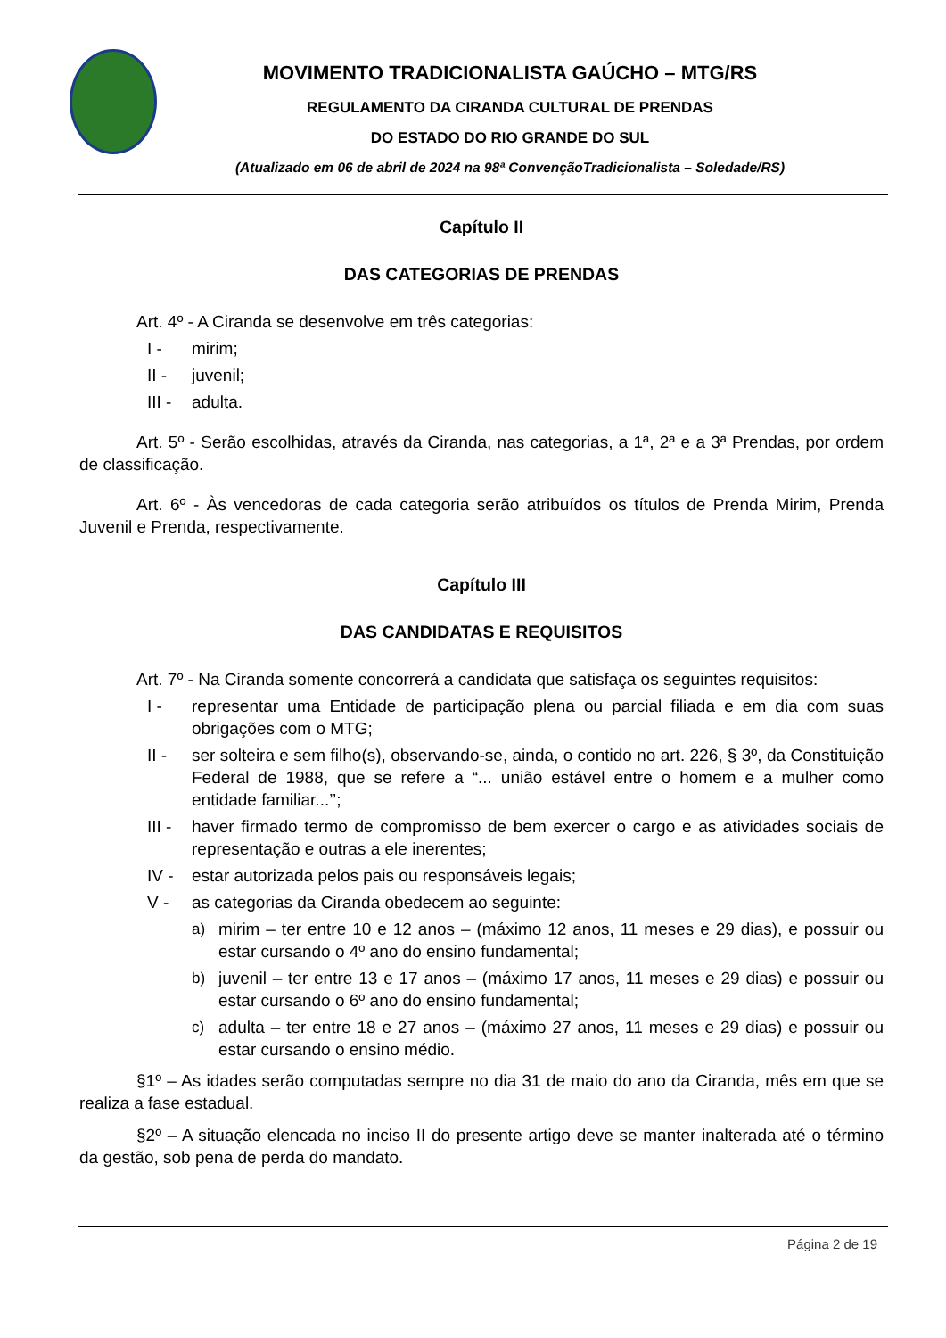MOVIMENTO TRADICIONALISTA GAÚCHO – MTG/RS
REGULAMENTO DA CIRANDA CULTURAL DE PRENDAS
DO ESTADO DO RIO GRANDE DO SUL
(Atualizado em 06 de abril de 2024 na 98ª ConvençãoTradicionalista – Soledade/RS)
Capítulo II
DAS CATEGORIAS DE PRENDAS
Art. 4º - A Ciranda se desenvolve em três categorias:
I - mirim;
II - juvenil;
III - adulta.
Art. 5º - Serão escolhidas, através da Ciranda, nas categorias, a 1ª, 2ª e a 3ª Prendas, por ordem de classificação.
Art. 6º - Às vencedoras de cada categoria serão atribuídos os títulos de Prenda Mirim, Prenda Juvenil e Prenda, respectivamente.
Capítulo III
DAS CANDIDATAS E REQUISITOS
Art. 7º - Na Ciranda somente concorrerá a candidata que satisfaça os seguintes requisitos:
I - representar uma Entidade de participação plena ou parcial filiada e em dia com suas obrigações com o MTG;
II - ser solteira e sem filho(s), observando-se, ainda, o contido no art. 226, § 3º, da Constituição Federal de 1988, que se refere a “... união estável entre o homem e a mulher como entidade familiar...’’;
III - haver firmado termo de compromisso de bem exercer o cargo e as atividades sociais de representação e outras a ele inerentes;
IV - estar autorizada pelos pais ou responsáveis legais;
V - as categorias da Ciranda obedecem ao seguinte:
a) mirim – ter entre 10 e 12 anos – (máximo 12 anos, 11 meses e 29 dias), e possuir ou estar cursando o 4º ano do ensino fundamental;
b) juvenil – ter entre 13 e 17 anos – (máximo 17 anos, 11 meses e 29 dias) e possuir ou estar cursando o 6º ano do ensino fundamental;
c) adulta – ter entre 18 e 27 anos – (máximo 27 anos, 11 meses e 29 dias) e possuir ou estar cursando o ensino médio.
§1º – As idades serão computadas sempre no dia 31 de maio do ano da Ciranda, mês em que se realiza a fase estadual.
§2º – A situação elencada no inciso II do presente artigo deve se manter inalterada até o término da gestão, sob pena de perda do mandato.
Página 2 de 19